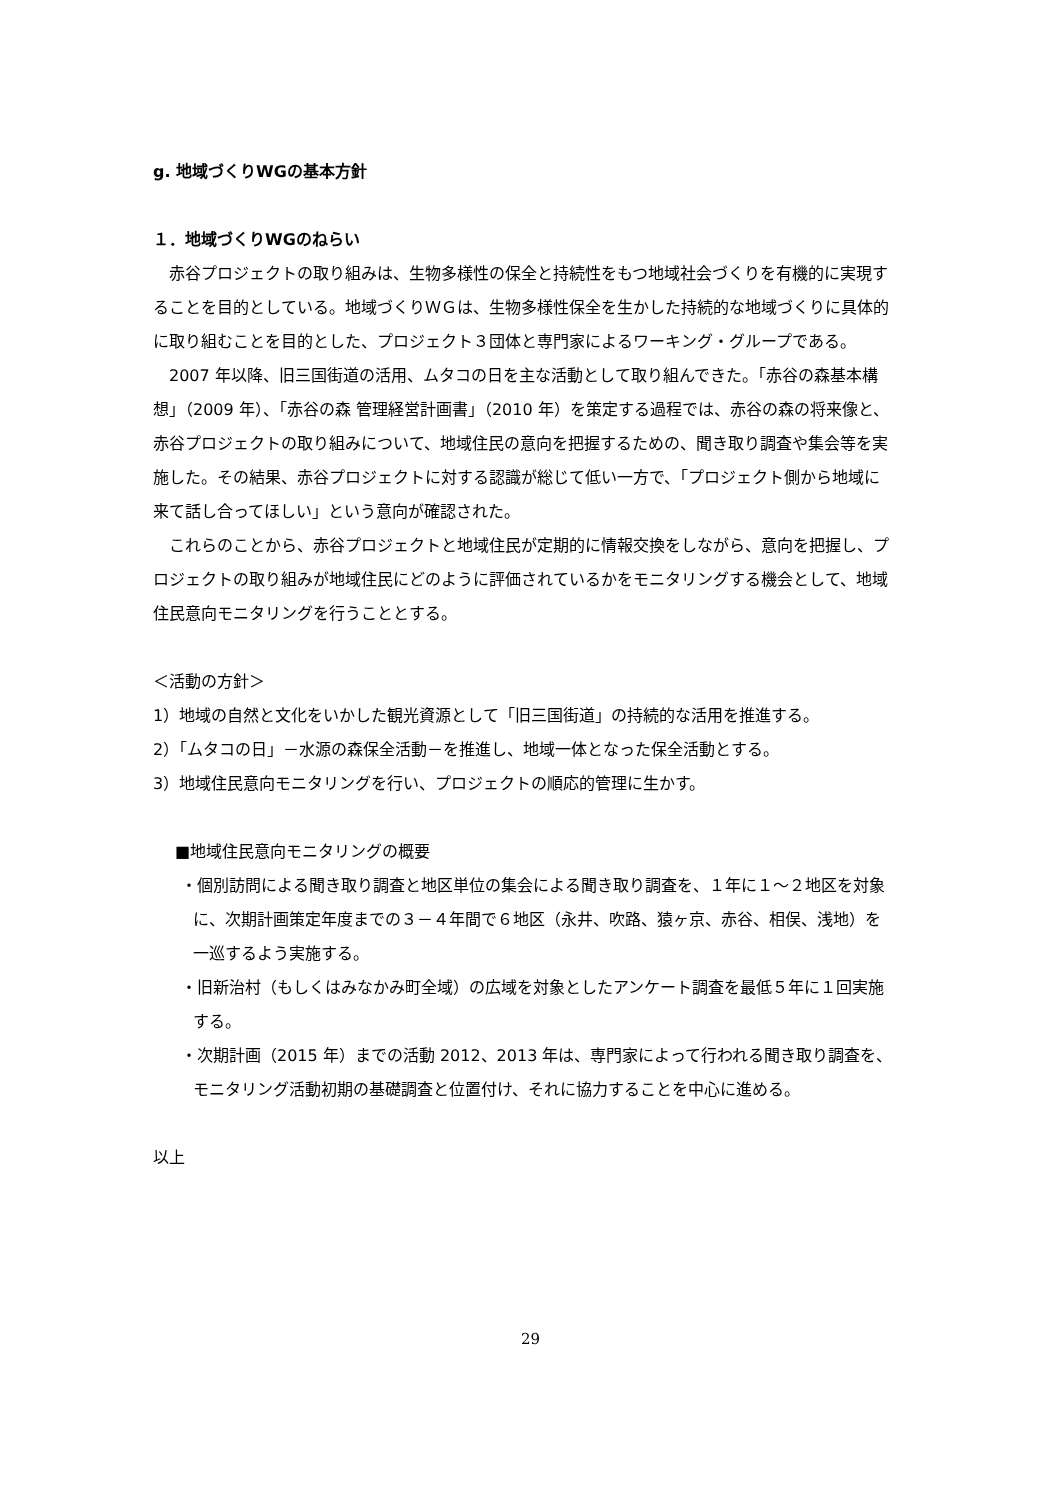g. 地域づくりWGの基本方針
１．地域づくりWGのねらい
　赤谷プロジェクトの取り組みは、生物多様性の保全と持続性をもつ地域社会づくりを有機的に実現することを目的としている。地域づくりＷＧは、生物多様性保全を生かした持続的な地域づくりに具体的に取り組むことを目的とした、プロジェクト３団体と専門家によるワーキング・グループである。
　2007 年以降、旧三国街道の活用、ムタコの日を主な活動として取り組んできた。「赤谷の森基本構想」（2009 年）、「赤谷の森 管理経営計画書」（2010 年）を策定する過程では、赤谷の森の将来像と、赤谷プロジェクトの取り組みについて、地域住民の意向を把握するための、聞き取り調査や集会等を実施した。その結果、赤谷プロジェクトに対する認識が総じて低い一方で、「プロジェクト側から地域に来て話し合ってほしい」という意向が確認された。
　これらのことから、赤谷プロジェクトと地域住民が定期的に情報交換をしながら、意向を把握し、プロジェクトの取り組みが地域住民にどのように評価されているかをモニタリングする機会として、地域住民意向モニタリングを行うこととする。
＜活動の方針＞
1）地域の自然と文化をいかした観光資源として「旧三国街道」の持続的な活用を推進する。
2）「ムタコの日」－水源の森保全活動－を推進し、地域一体となった保全活動とする。
3）地域住民意向モニタリングを行い、プロジェクトの順応的管理に生かす。
■地域住民意向モニタリングの概要
・個別訪問による聞き取り調査と地区単位の集会による聞き取り調査を、１年に１～２地区を対象に、次期計画策定年度までの３－４年間で６地区（永井、吹路、猿ヶ京、赤谷、相俣、浅地）を一巡するよう実施する。
・旧新治村（もしくはみなかみ町全域）の広域を対象としたアンケート調査を最低５年に１回実施する。
・次期計画（2015 年）までの活動 2012、2013 年は、専門家によって行われる聞き取り調査を、モニタリング活動初期の基礎調査と位置付け、それに協力することを中心に進める。
以上
29